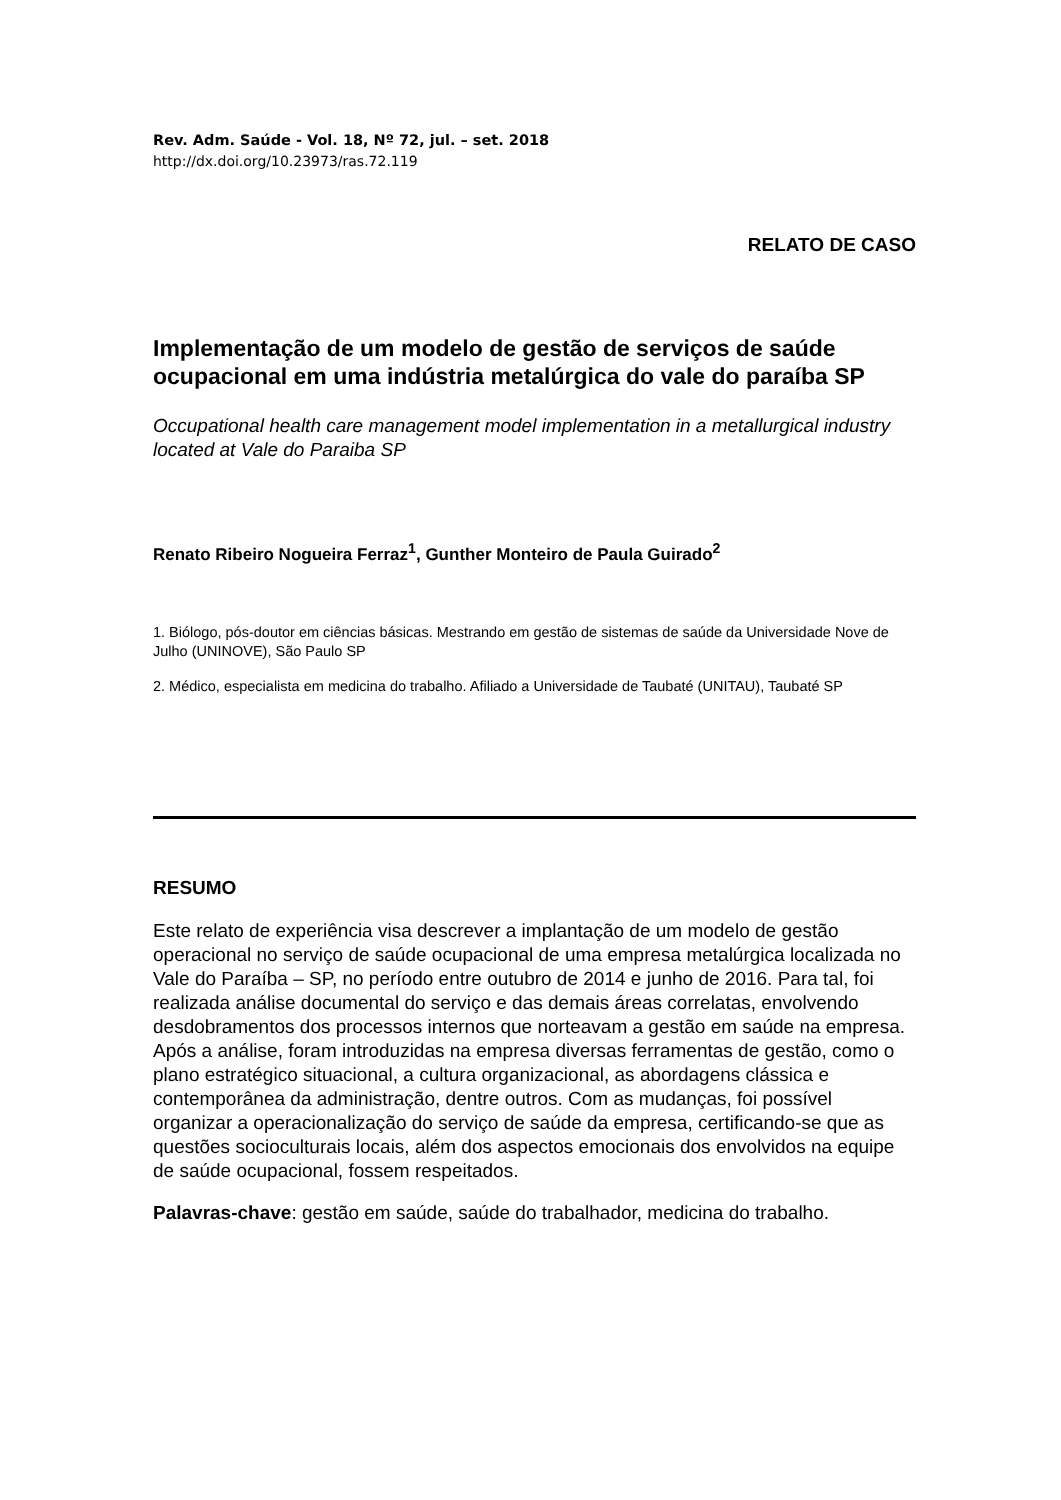Rev. Adm. Saúde - Vol. 18, Nº 72, jul. – set. 2018
http://dx.doi.org/10.23973/ras.72.119
RELATO DE CASO
Implementação de um modelo de gestão de serviços de saúde ocupacional em uma indústria metalúrgica do vale do paraíba SP
Occupational health care management model implementation in a metallurgical industry located at Vale do Paraiba SP
Renato Ribeiro Nogueira Ferraz<sup>1</sup>, Gunther Monteiro de Paula Guirado<sup>2</sup>
1. Biólogo, pós-doutor em ciências básicas. Mestrando em gestão de sistemas de saúde da Universidade Nove de Julho (UNINOVE), São Paulo SP
2. Médico, especialista em medicina do trabalho. Afiliado a Universidade de Taubaté (UNITAU), Taubaté SP
RESUMO
Este relato de experiência visa descrever a implantação de um modelo de gestão operacional no serviço de saúde ocupacional de uma empresa metalúrgica localizada no Vale do Paraíba – SP, no período entre outubro de 2014 e junho de 2016. Para tal, foi realizada análise documental do serviço e das demais áreas correlatas, envolvendo desdobramentos dos processos internos que norteavam a gestão em saúde na empresa. Após a análise, foram introduzidas na empresa diversas ferramentas de gestão, como o plano estratégico situacional, a cultura organizacional, as abordagens clássica e contemporânea da administração, dentre outros. Com as mudanças, foi possível organizar a operacionalização do serviço de saúde da empresa, certificando-se que as questões socioculturais locais, além dos aspectos emocionais dos envolvidos na equipe de saúde ocupacional, fossem respeitados.
Palavras-chave: gestão em saúde, saúde do trabalhador, medicina do trabalho.